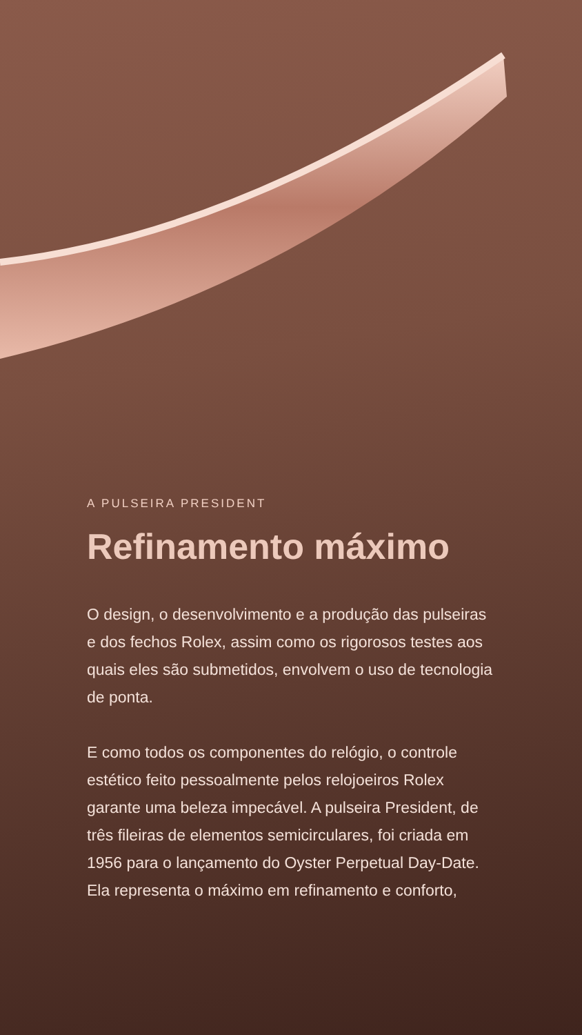A PULSEIRA PRESIDENT
Refinamento máximo
O design, o desenvolvimento e a produção das pulseiras e dos fechos Rolex, assim como os rigorosos testes aos quais eles são submetidos, envolvem o uso de tecnologia de ponta.
E como todos os componentes do relógio, o controle estético feito pessoalmente pelos relojoeiros Rolex garante uma beleza impecável. A pulseira President, de três fileiras de elementos semicirculares, foi criada em 1956 para o lançamento do Oyster Perpetual Day-Date. Ela representa o máximo em refinamento e conforto,